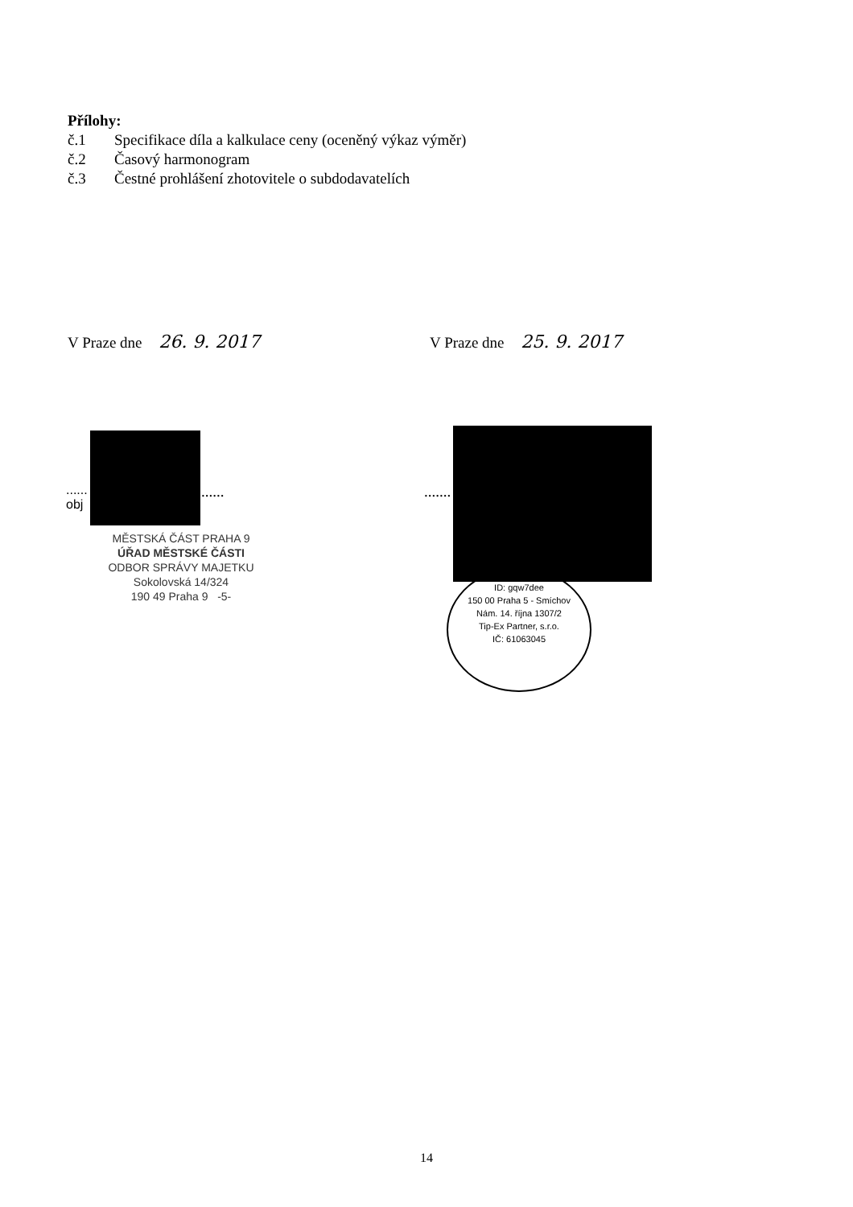Přílohy:
č.1 Specifikace díla a kalkulace ceny (oceněný výkaz výměr)
č.2 Časový harmonogram
č.3 Čestné prohlášení zhotovitele o subdodavatelích
V Praze dne 26. 9. 2017
V Praze dne 25. 9. 2017
......
obj
...... .......
MĚSTSKÁ ČÁST PRAHA 9
ÚŘAD MĚSTSKÉ ČÁSTI
ODBOR SPRÁVY MAJETKU
Sokolovská 14/324
190 49 Praha 9 -5-
ID: gqw7dee
150 00 Praha 5 - Smíchov
Nám. 14. října 1307/2
Tip-Ex Partner, s.r.o.
IČ: 61063045
14